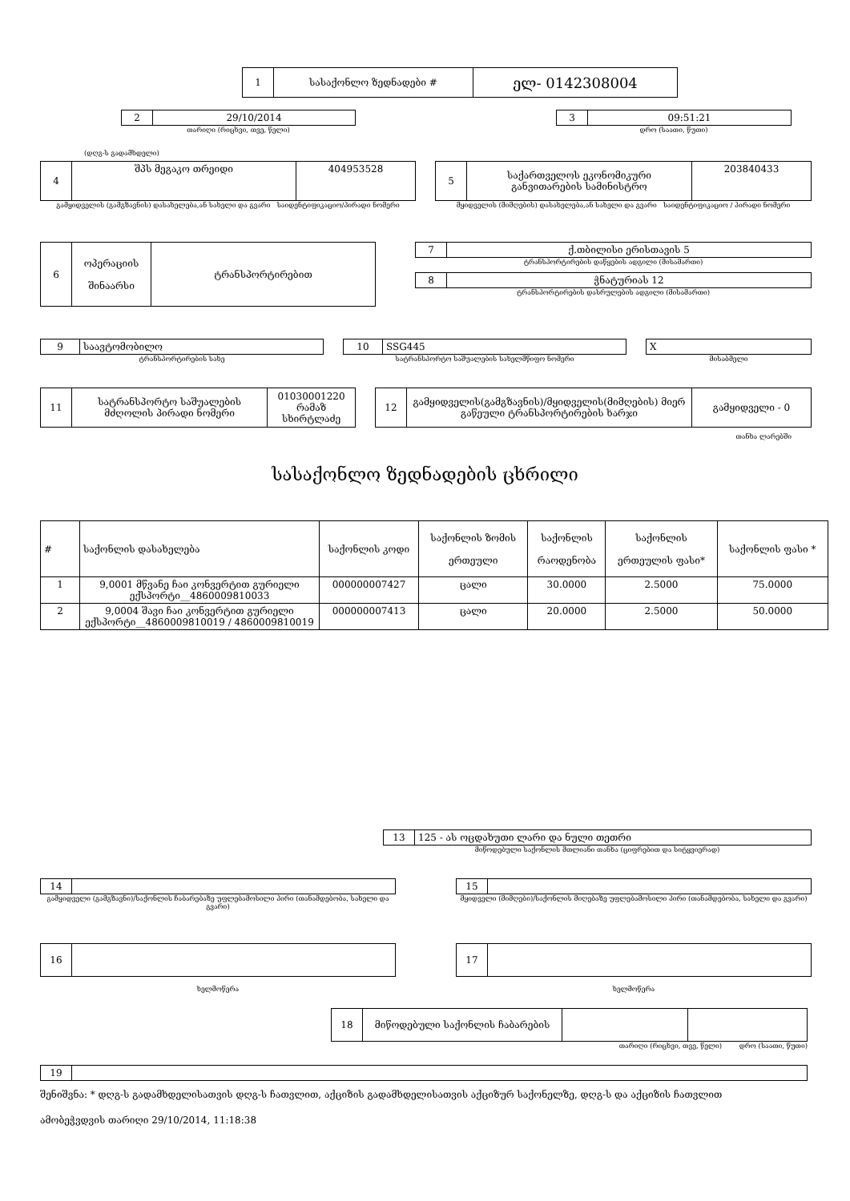| 1 | სასაქონლო ზედნადები # | ელ- 0142308004 |
| 2 | 29/10/2014 |
თარიღი (რიცხვი, თვე, წელი)
| 3 | 09:51:21 |
დრო (საათი, წუთი)
(დღგ-ს გადამხდელი)
| 4 | შპს მეგაკო თრეიდი | 404953528 |
გამყიდველის (გამგზავნის) დასახელება,ან სახელი და გვარი საიდენტიფიკაციო/პირადი ნომერი
| 5 | საქართველოს ეკონომიკური განვითარების სამინისტრო | 203840433 |
მყიდველის (მიმღების) დასახელება,ან სახელი და გვარი საიდენტიფიკაციო / პირადი ნომერი
| 6 | ოპერაციის შინაარსი | ტრანსპორტირებით |
| 7 | ქ.თბილისი ერისთავის 5 |
ტრანსპორტირების დაწყების ადგილი (მისამართი)
| 8 | ჭნატურიას 12 |
ტრანსპორტირების დასრულების ადგილი (მისამართი)
| 9 | საავტომობილო |
ტრანსპორტირების სახე
| 10 | SSG445 |
სატრანსპორტო საშუალების სახელმწიფო ნომერი
| X |
მისაბმელი
| 11 | სატრანსპორტო საშუალების მძღოლის პირადი ნომერი | 01030001220 რამაზ სხირტლაძე |
| 12 | გამყიდველის(გამგზავნის)/მყიდველის(მიმღების) მიერ გაწეული ტრანსპორტირების ხარჯი | გამყიდველი - 0 |
თანხა ლარებში
სასაქონლო ზედნადების ცხრილი
| # | საქონლის დასახელება | საქონლის კოდი | საქონლის ზომის ერთეული | საქონლის რაოდენობა | საქონლის ერთეულის ფასი* | საქონლის ფასი * |
| 1 | 9,0001 მწვანე ჩაი კონვერტით გურიელი ექსპორტი__4860009810033 | 000000007427 | ცალი | 30.0000 | 2.5000 | 75.0000 |
| 2 | 9,0004 შავი ჩაი კონვერტით გურიელი ექსპორტი__4860009810019 / 4860009810019 | 000000007413 | ცალი | 20.0000 | 2.5000 | 50.0000 |
| 13 | 125 - ას ოცდახუთი ლარი და ნული თეთრი |
მიწოდებული საქონლის მთლიანი თანხა (ციფრებით და სიტყვიერად)
| 14 | |
გამყიდველი (გამგზავნი)/საქონლის ჩაბარებაზე უფლებამოსილი პირი (თანამდებობა, სახელი და გვარი)
| 15 | |
მყიდველი (მიმღები)/საქონლის მიღებაზე უფლებამოსილი პირი (თანამდებობა, სახელი და გვარი)
| 16 | |
ხელმოწერა
| 17 | |
ხელმოწერა
| 18 | მიწოდებული საქონლის ჩაბარების | | |
თარიღი (რიცხვი, თვე, წელი) დრო (საათი, წუთი)
| 19 | |
შენიშვნა: * დღგ-ს გადამხდელისათვის დღგ-ს ჩათვლით, აქციზის გადამხდელისათვის აქციზურ საქონელზე, დღგ-ს და აქციზის ჩათვლით
ამობეჭვდვის თარიღი 29/10/2014, 11:18:38